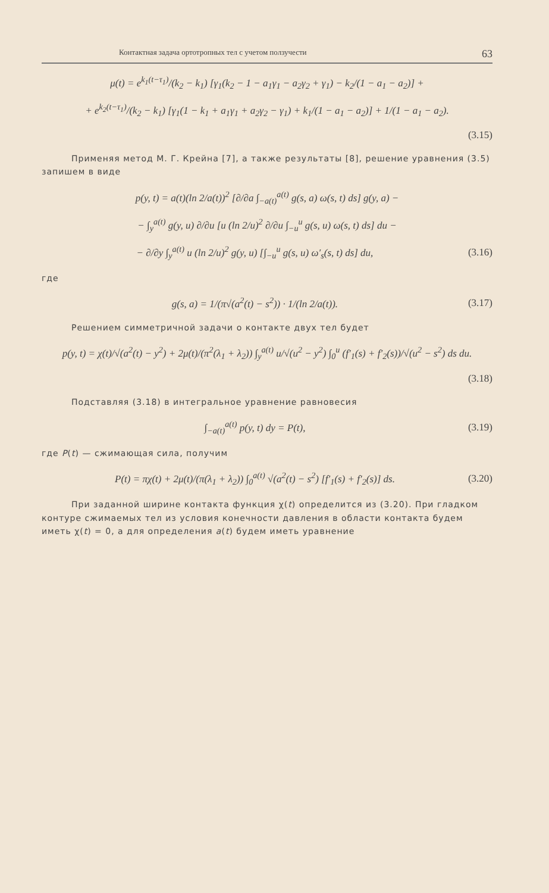Контактная задача ортотропных тел с учетом ползучести 63
μ(t) = e<sup>k<sub>1</sub>(t−τ<sub>1</sub>)</sup>/(k<sub>2</sub> − k<sub>1</sub>) [γ<sub>1</sub>(k<sub>2</sub> − 1 − a<sub>1</sub>γ<sub>1</sub> − a<sub>2</sub>γ<sub>2</sub> + γ<sub>1</sub>) − k<sub>2</sub>/(1 − a<sub>1</sub> − a<sub>2</sub>)] +
+ e<sup>k<sub>2</sub>(t−τ<sub>1</sub>)</sup>/(k<sub>2</sub> − k<sub>1</sub>) [γ<sub>1</sub>(1 − k<sub>1</sub> + a<sub>1</sub>γ<sub>1</sub> + a<sub>2</sub>γ<sub>2</sub> − γ<sub>1</sub>) + k<sub>1</sub>/(1 − a<sub>1</sub> − a<sub>2</sub>)] + 1/(1 − a<sub>1</sub> − a<sub>2</sub>).
(3.15)
Применяя метод М. Г. Крейна [7], а также результаты [8], решение уравнения (3.5) запишем в виде
p(y, t) = a(t)(ln 2/a(t))<sup>2</sup> [∂/∂a ∫<sub>−a(t)</sub><sup>a(t)</sup> g(s, a) ω(s, t) ds] g(y, a) −
− ∫<sub>y</sub><sup>a(t)</sup> g(y, u) ∂/∂u [u (ln 2/u)<sup>2</sup> ∂/∂u ∫<sub>−u</sub><sup>u</sup> g(s, u) ω(s, t) ds] du −
− ∂/∂y ∫<sub>y</sub><sup>a(t)</sup> u (ln 2/u)<sup>2</sup> g(y, u) [∫<sub>−u</sub><sup>u</sup> g(s, u) ω′<sub>s</sub>(s, t) ds] du, (3.16)
где
g(s, a) = 1/(π√(a<sup>2</sup>(t) − s<sup>2</sup>)) · 1/(ln 2/a(t)). (3.17)
Решением симметричной задачи о контакте двух тел будет
p(y, t) = χ(t)/√(a<sup>2</sup>(t) − y<sup>2</sup>) + 2μ(t)/(π<sup>2</sup>(λ<sub>1</sub> + λ<sub>2</sub>)) ∫<sub>y</sub><sup>a(t)</sup> u/√(u<sup>2</sup> − y<sup>2</sup>) ∫<sub>0</sub><sup>u</sup> (f′<sub>1</sub>(s) + f′<sub>2</sub>(s))/√(u<sup>2</sup> − s<sup>2</sup>) ds du.
(3.18)
Подставляя (3.18) в интегральное уравнение равновесия
∫<sub>−a(t)</sub><sup>a(t)</sup> p(y, t) dy = P(t), (3.19)
где P(t) — сжимающая сила, получим
P(t) = πχ(t) + 2μ(t)/(π(λ<sub>1</sub> + λ<sub>2</sub>)) ∫<sub>0</sub><sup>a(t)</sup> √(a<sup>2</sup>(t) − s<sup>2</sup>) [f′<sub>1</sub>(s) + f′<sub>2</sub>(s)] ds. (3.20)
При заданной ширине контакта функция χ(t) определится из (3.20). При гладком контуре сжимаемых тел из условия конечности давления в области контакта будем иметь χ(t) = 0, а для определения a(t) будем иметь уравнение